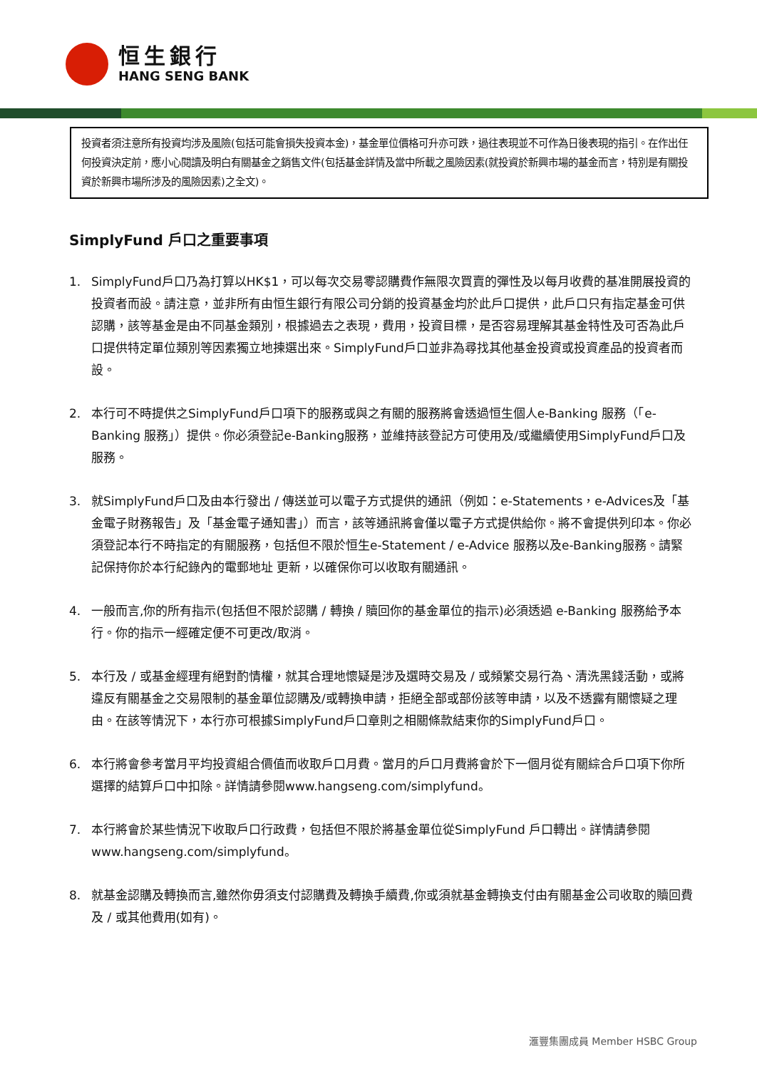恒生銀行
HANG SENG BANK
投資者須注意所有投資均涉及風險(包括可能會損失投資本金)，基金單位價格可升亦可跌，過往表現並不可作為日後表現的指引。在作出任何投資決定前，應小心閱讀及明白有關基金之銷售文件(包括基金詳情及當中所載之風險因素(就投資於新興市場的基金而言，特別是有關投資於新興市場所涉及的風險因素)之全文)。
SimplyFund 戶口之重要事項
1. SimplyFund戶口乃為打算以HK$1，可以每次交易零認購費作無限次買賣的彈性及以每月收費的基准開展投資的投資者而設。請注意，並非所有由恒生銀行有限公司分銷的投資基金均於此戶口提供，此戶口只有指定基金可供認購，該等基金是由不同基金類別，根據過去之表現，費用，投資目標，是否容易理解其基金特性及可否為此戶口提供特定單位類別等因素獨立地揀選出來。SimplyFund戶口並非為尋找其他基金投資或投資產品的投資者而設。
2. 本行可不時提供之SimplyFund戶口項下的服務或與之有關的服務將會透過恒生個人e-Banking 服務（「e-Banking 服務」）提供。你必須登記e-Banking服務，並維持該登記方可使用及/或繼續使用SimplyFund戶口及服務。
3. 就SimplyFund戶口及由本行發出 / 傳送並可以電子方式提供的通訊（例如：e-Statements，e-Advices及「基金電子財務報告」及「基金電子通知書」）而言，該等通訊將會僅以電子方式提供給你。將不會提供列印本。你必須登記本行不時指定的有關服務，包括但不限於恒生e-Statement / e-Advice 服務以及e-Banking服務。請緊記保持你於本行紀錄內的電郵地址 更新，以確保你可以收取有關通訊。
4. 一般而言,你的所有指示(包括但不限於認購 / 轉換 / 贖回你的基金單位的指示)必須透過 e-Banking 服務給予本行。你的指示一經確定便不可更改/取消。
5. 本行及 / 或基金經理有絕對酌情權，就其合理地懷疑是涉及選時交易及 / 或頻繁交易行為、清洗黑錢活動，或將違反有關基金之交易限制的基金單位認購及/或轉換申請，拒絕全部或部份該等申請，以及不透露有關懷疑之理由。在該等情況下，本行亦可根據SimplyFund戶口章則之相關條款結束你的SimplyFund戶口。
6. 本行將會參考當月平均投資組合價值而收取戶口月費。當月的戶口月費將會於下一個月從有關綜合戶口項下你所選擇的結算戶口中扣除。詳情請參閱www.hangseng.com/simplyfund。
7. 本行將會於某些情況下收取戶口行政費，包括但不限於將基金單位從SimplyFund 戶口轉出。詳情請參閱www.hangseng.com/simplyfund。
8. 就基金認購及轉換而言,雖然你毋須支付認購費及轉換手續費,你或須就基金轉換支付由有關基金公司收取的贖回費及 / 或其他費用(如有)。
滙豐集團成員 Member HSBC Group